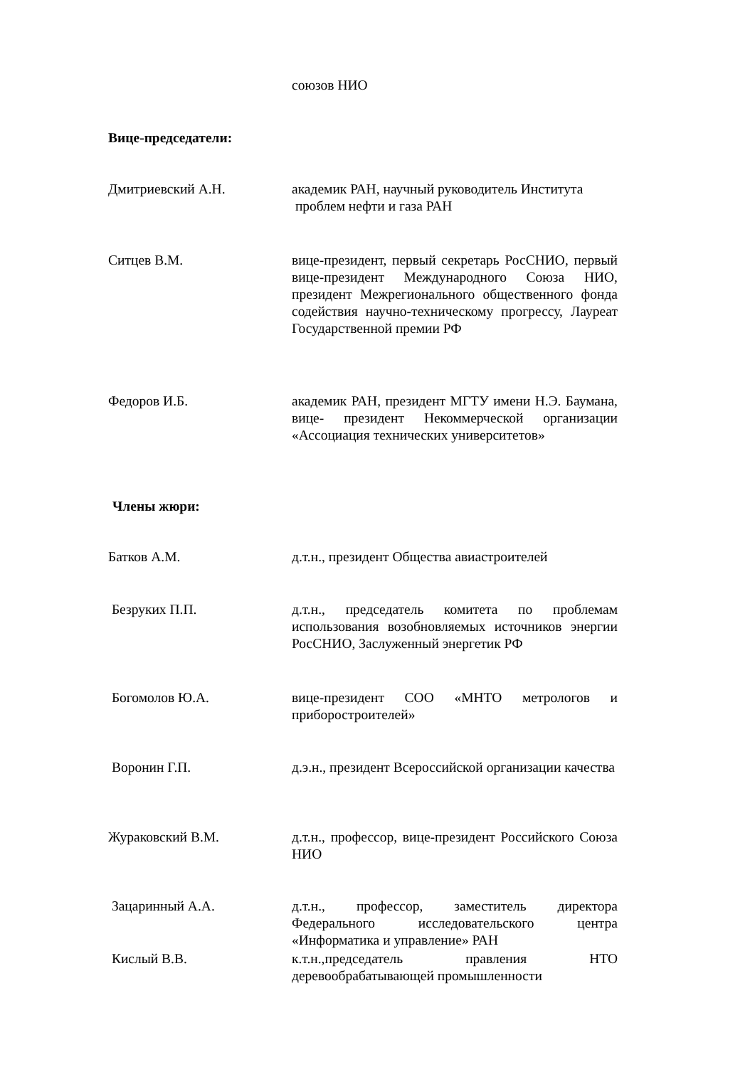союзов НИО
Вице-председатели:
Дмитриевский А.Н. академик РАН, научный руководитель Института
проблем нефти и газа РАН
Ситцев В.М. вице-президент, первый секретарь РосСНИО, первый вице-президент Международного Союза НИО, президент Межрегионального общественного фонда содействия научно-техническому прогрессу, Лауреат Государственной премии РФ
Федоров И.Б. академик РАН, президент МГТУ имени Н.Э. Баумана, вице- президент Некоммерческой организации «Ассоциация технических университетов»
Члены жюри:
Батков А.М. д.т.н., президент Общества авиастроителей
Безруких П.П. д.т.н., председатель комитета по проблемам использования возобновляемых источников энергии РосСНИО, Заслуженный энергетик РФ
Богомолов Ю.А. вице-президент СОО «МНТО метрологов и приборостроителей»
Воронин Г.П. д.э.н., президент Всероссийской организации качества
Жураковский В.М. д.т.н., профессор, вице-президент Российского Союза НИО
Зацаринный А.А. д.т.н., профессор, заместитель директора Федерального исследовательского центра «Информатика и управление» РАН
Кислый В.В. к.т.н.,председатель правления НТО деревообрабатывающей промышленности